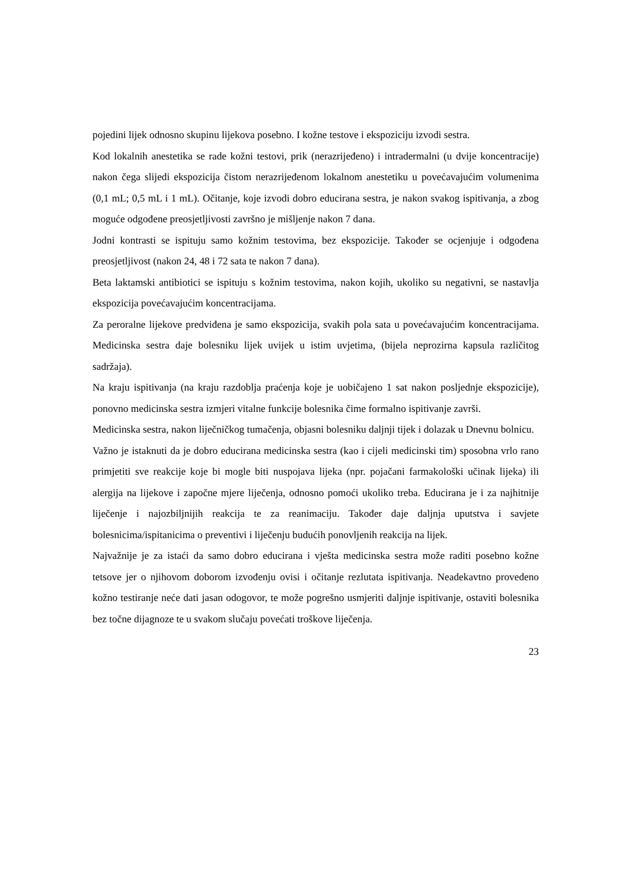pojedini lijek odnosno skupinu lijekova posebno. I kožne testove i ekspoziciju izvodi sestra.
Kod lokalnih anestetika se rade kožni testovi, prik (nerazrijeđeno) i intradermalni (u dvije koncentracije) nakon čega slijedi ekspozicija čistom nerazrijeđenom lokalnom anestetiku u povećavajućim volumenima (0,1 mL; 0,5 mL i 1 mL). Očitanje, koje izvodi dobro educirana sestra, je nakon svakog ispitivanja, a zbog moguće odgođene preosjetljivosti završno je mišljenje nakon 7 dana.
Jodni kontrasti se ispituju samo kožnim testovima, bez ekspozicije. Također se ocjenjuje i odgođena preosjetljivost (nakon 24, 48 i 72 sata te nakon 7 dana).
Beta laktamski antibiotici se ispituju s kožnim testovima, nakon kojih, ukoliko su negativni, se nastavlja ekspozicija povećavajućim koncentracijama.
Za peroralne lijekove predviđena je samo ekspozicija, svakih pola sata u povećavajućim koncentracijama. Medicinska sestra daje bolesniku lijek uvijek u istim uvjetima, (bijela neprozirna kapsula različitog sadržaja).
Na kraju ispitivanja (na kraju razdoblja praćenja koje je uobičajeno 1 sat nakon posljednje ekspozicije), ponovno medicinska sestra izmjeri vitalne funkcije bolesnika čime formalno ispitivanje završi.
Medicinska sestra, nakon liječničkog tumačenja, objasni bolesniku daljnji tijek i dolazak u Dnevnu bolnicu.
Važno je istaknuti da je dobro educirana medicinska sestra (kao i cijeli medicinski tim) sposobna vrlo rano primjetiti sve reakcije koje bi mogle biti nuspojava lijeka (npr. pojačani farmakološki učinak lijeka) ili alergija na lijekove i započne mjere liječenja, odnosno pomoći ukoliko treba. Educirana je i za najhitnije liječenje i najozbiljnijih reakcija te za reanimaciju. Također daje daljnja uputstva i savjete bolesnicima/ispitanicima o preventivi i liječenju budućih ponovljenih reakcija na lijek.
Najvažnije je za istaći da samo dobro educirana i vješta medicinska sestra može raditi posebno kožne tetsove jer o njihovom doborom izvođenju ovisi i očitanje rezlutata ispitivanja. Neadekavtno provedeno kožno testiranje neće dati jasan odogovor, te može pogrešno usmjeriti daljnje ispitivanje, ostaviti bolesnika bez točne dijagnoze te u svakom slučaju povećati troškove liječenja.
23